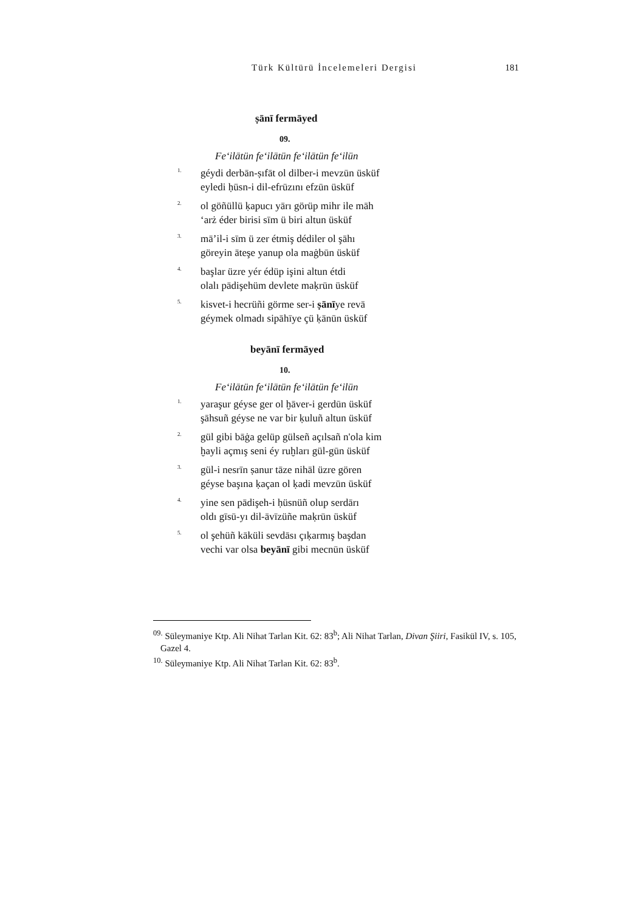Türk Kültürü İncelemeleri Dergisi 181
ṣānī fermāyed
09.
Fe‘ilātün fe‘ilātün fe‘ilātün fe‘ilün
1.
géydi derbān-ṣıfāt ol dilber-i mevzūn üsküf
eyledi ḥüsn-i dil-efrūzını efzūn üsküf
2.
ol göñüllü ḳapucı yārı görüp mihr ile māh
‘arż éder birisi sīm ü biri altun üsküf
3.
mā’il-i sīm ü zer étmiş dédiler ol şāhı
göreyin āteşe yanup ola maġbūn üsküf
4.
başlar üzre yér édüp işini altun étdi
olalı pādişehüm devlete maḳrūn üsküf
5.
kisvet-i hecrüñi görme ser-i ṣānīye revā
géymek olmadı sipāhīye çü ḳānūn üsküf
beyānī fermāyed
10.
Fe‘ilātün fe‘ilātün fe‘ilātün fe‘ilün
1.
yaraşur géyse ger ol ḫāver-i gerdūn üsküf
şāhsuñ géyse ne var bir ḳuluñ altun üsküf
2.
gül gibi bāġa gelüp gülseñ açılsañ n'ola kim
ḫayli açmış seni éy ruḫları gül-gūn üsküf
3.
gül-i nesrīn ṣanur tāze nihāl üzre gören
géyse başına ḳaçan ol ḳadi mevzūn üsküf
4.
yine sen pādişeh-i ḥüsnüñ olup serdārı
oldı gīsū-yı dil-āvīzüñe maḳrūn üsküf
5.
ol şehüñ kāküli sevdāsı çıḳarmış başdan
vechi var olsa beyānī gibi mecnūn üsküf
<sup>09.</sup> Süleymaniye Ktp. Ali Nihat Tarlan Kit. 62: 83<sup>b</sup>; Ali Nihat Tarlan, Divan Şiiri, Fasikül IV, s. 105, Gazel 4.
<sup>10.</sup> Süleymaniye Ktp. Ali Nihat Tarlan Kit. 62: 83<sup>b</sup>.